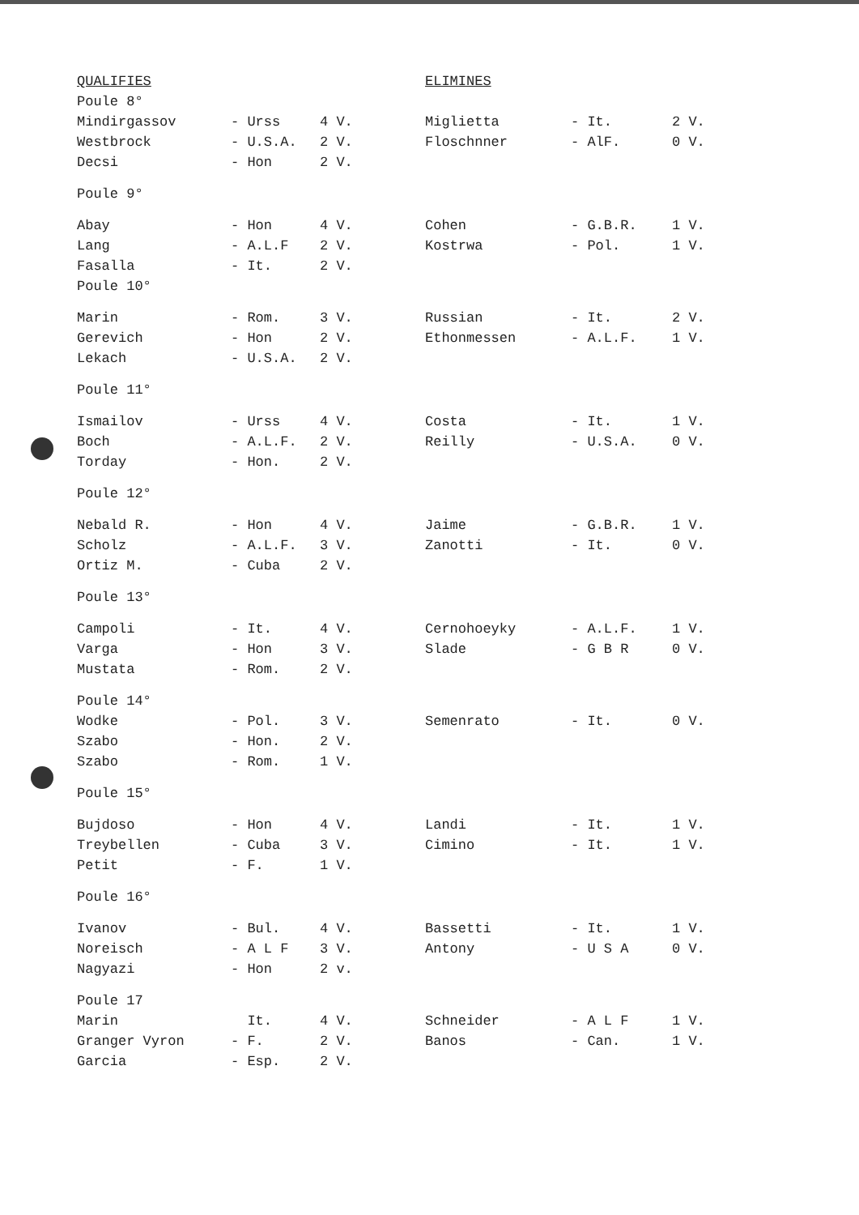| QUALIFIES | | | ELIMINES | | |
| --- | --- | --- | --- | --- | --- |
| Poule 8° | | | | | |
| Mindirgassov | - Urss | 4 V. | Miglietta | - It. | 2 V. |
| Westbrock | - U.S.A. | 2 V. | Floschnner | - AlF. | 0 V. |
| Decsi | - Hon | 2 V. | | | |
| Poule 9° | | | | | |
| Abay | - Hon | 4 V. | Cohen | - G.B.R. | 1 V. |
| Lang | - A.L.F | 2 V. | Kostrwa | - Pol. | 1 V. |
| Fasalla | - It. | 2 V. | | | |
| Poule 10° | | | | | |
| Marin | - Rom. | 3 V. | Russian | - It. | 2 V. |
| Gerevich | - Hon | 2 V. | Ethonmessen | - A.L.F. | 1 V. |
| Lekach | - U.S.A. | 2 V. | | | |
| Poule 11° | | | | | |
| Ismailov | - Urss | 4 V. | Costa | - It. | 1 V. |
| Boch | - A.L.F. | 2 V. | Reilly | - U.S.A. | 0 V. |
| Torday | - Hon. | 2 V. | | | |
| Poule 12° | | | | | |
| Nebald R. | - Hon | 4 V. | Jaime | - G.B.R. | 1 V. |
| Scholz | - A.L.F. | 3 V. | Zanotti | - It. | 0 V. |
| Ortiz M. | - Cuba | 2 V. | | | |
| Poule 13° | | | | | |
| Campoli | - It. | 4 V. | Cernohoeyky | - A.L.F. | 1 V. |
| Varga | - Hon | 3 V. | Slade | - G B R | 0 V. |
| Mustata | - Rom. | 2 V. | | | |
| Poule 14° | | | | | |
| Wodke | - Pol. | 3 V. | Semenrato | - It. | 0 V. |
| Szabo | - Hon. | 2 V. | | | |
| Szabo | - Rom. | 1 V. | | | |
| Poule 15° | | | | | |
| Bujdoso | - Hon | 4 V. | Landi | - It. | 1 V. |
| Treybellen | - Cuba | 3 V. | Cimino | - It. | 1 V. |
| Petit | - F. | 1 V. | | | |
| Poule 16° | | | | | |
| Ivanov | - Bul. | 4 V. | Bassetti | - It. | 1 V. |
| Noreisch | - A L F | 3 V. | Antony | - U S A | 0 V. |
| Nagyazi | - Hon | 2 v. | | | |
| Poule 17 | | | | | |
| Marin | It. | 4 V. | Schneider | - A L F | 1 V. |
| Granger Vyron | - F. | 2 V. | Banos | - Can. | 1 V. |
| Garcia | - Esp. | 2 V. | | | |